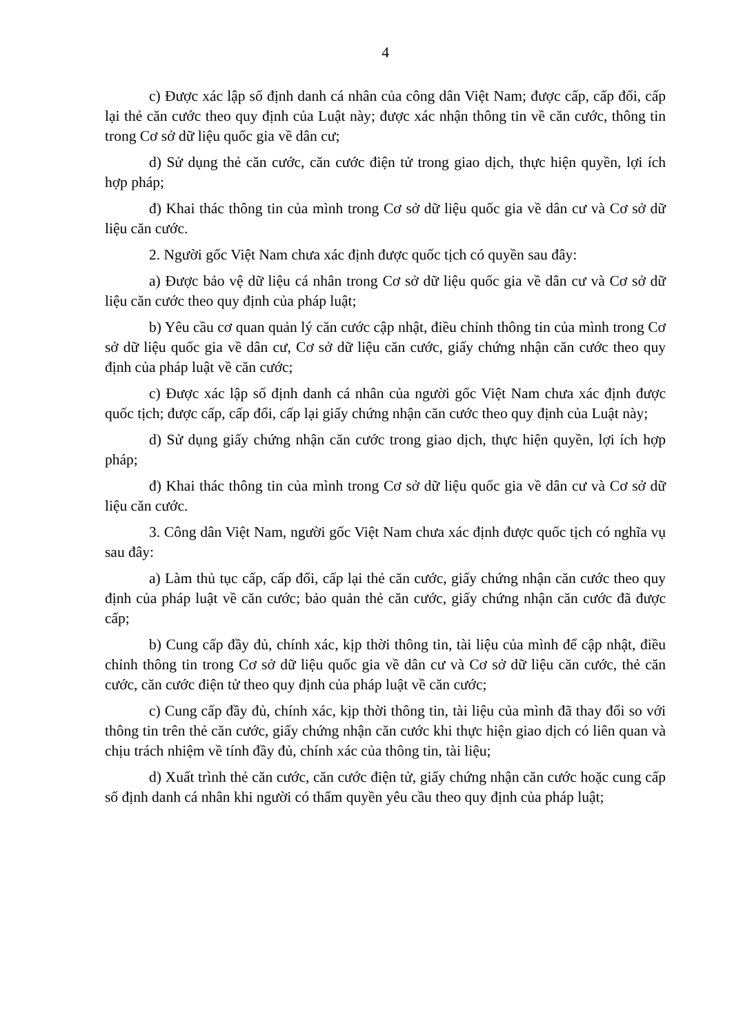4
c) Được xác lập số định danh cá nhân của công dân Việt Nam; được cấp, cấp đổi, cấp lại thẻ căn cước theo quy định của Luật này; được xác nhận thông tin về căn cước, thông tin trong Cơ sở dữ liệu quốc gia về dân cư;
d) Sử dụng thẻ căn cước, căn cước điện tử trong giao dịch, thực hiện quyền, lợi ích hợp pháp;
đ) Khai thác thông tin của mình trong Cơ sở dữ liệu quốc gia về dân cư và Cơ sở dữ liệu căn cước.
2. Người gốc Việt Nam chưa xác định được quốc tịch có quyền sau đây:
a) Được bảo vệ dữ liệu cá nhân trong Cơ sở dữ liệu quốc gia về dân cư và Cơ sở dữ liệu căn cước theo quy định của pháp luật;
b) Yêu cầu cơ quan quản lý căn cước cập nhật, điều chỉnh thông tin của mình trong Cơ sở dữ liệu quốc gia về dân cư, Cơ sở dữ liệu căn cước, giấy chứng nhận căn cước theo quy định của pháp luật về căn cước;
c) Được xác lập số định danh cá nhân của người gốc Việt Nam chưa xác định được quốc tịch; được cấp, cấp đổi, cấp lại giấy chứng nhận căn cước theo quy định của Luật này;
d) Sử dụng giấy chứng nhận căn cước trong giao dịch, thực hiện quyền, lợi ích hợp pháp;
đ) Khai thác thông tin của mình trong Cơ sở dữ liệu quốc gia về dân cư và Cơ sở dữ liệu căn cước.
3. Công dân Việt Nam, người gốc Việt Nam chưa xác định được quốc tịch có nghĩa vụ sau đây:
a) Làm thủ tục cấp, cấp đổi, cấp lại thẻ căn cước, giấy chứng nhận căn cước theo quy định của pháp luật về căn cước; bảo quản thẻ căn cước, giấy chứng nhận căn cước đã được cấp;
b) Cung cấp đầy đủ, chính xác, kịp thời thông tin, tài liệu của mình để cập nhật, điều chỉnh thông tin trong Cơ sở dữ liệu quốc gia về dân cư và Cơ sở dữ liệu căn cước, thẻ căn cước, căn cước điện tử theo quy định của pháp luật về căn cước;
c) Cung cấp đầy đủ, chính xác, kịp thời thông tin, tài liệu của mình đã thay đổi so với thông tin trên thẻ căn cước, giấy chứng nhận căn cước khi thực hiện giao dịch có liên quan và chịu trách nhiệm về tính đầy đủ, chính xác của thông tin, tài liệu;
d) Xuất trình thẻ căn cước, căn cước điện tử, giấy chứng nhận căn cước hoặc cung cấp số định danh cá nhân khi người có thẩm quyền yêu cầu theo quy định của pháp luật;